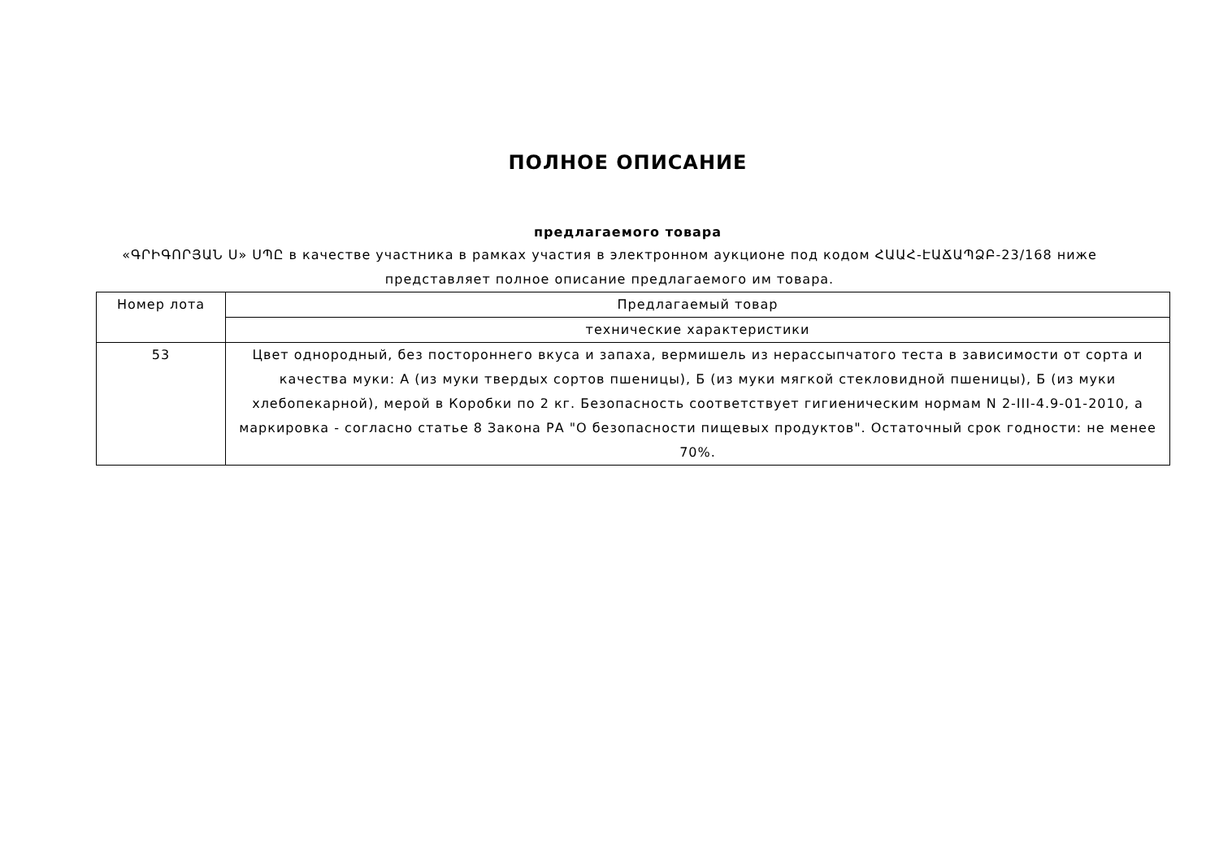ПОЛНОЕ ОПИСАНИЕ
предлагаемого товара
«ԳՐԻԳՈՐՅԱՆ Ս» ՍՊԸ в качестве участника в рамках участия в электронном аукционе под кодом ՀԱԱՀ-ԷԱՃԱՊՁԲ-23/168 ниже представляет полное описание предлагаемого им товара.
| Номер лота | Предлагаемый товар |
| --- | --- |
| | технические характеристики |
| 53 | Цвет однородный, без постороннего вкуса и запаха, вермишель из нерассыпчатого теста в зависимости от сорта и качества муки: А (из муки твердых сортов пшеницы), Б (из муки мягкой стекловидной пшеницы), Б (из муки хлебопекарной), мерой в Коробки по 2 кг. Безопасность соответствует гигиеническим нормам N 2-III-4.9-01-2010, а маркировка - согласно статье 8 Закона РА "О безопасности пищевых продуктов". Остаточный срок годности: не менее 70%. |